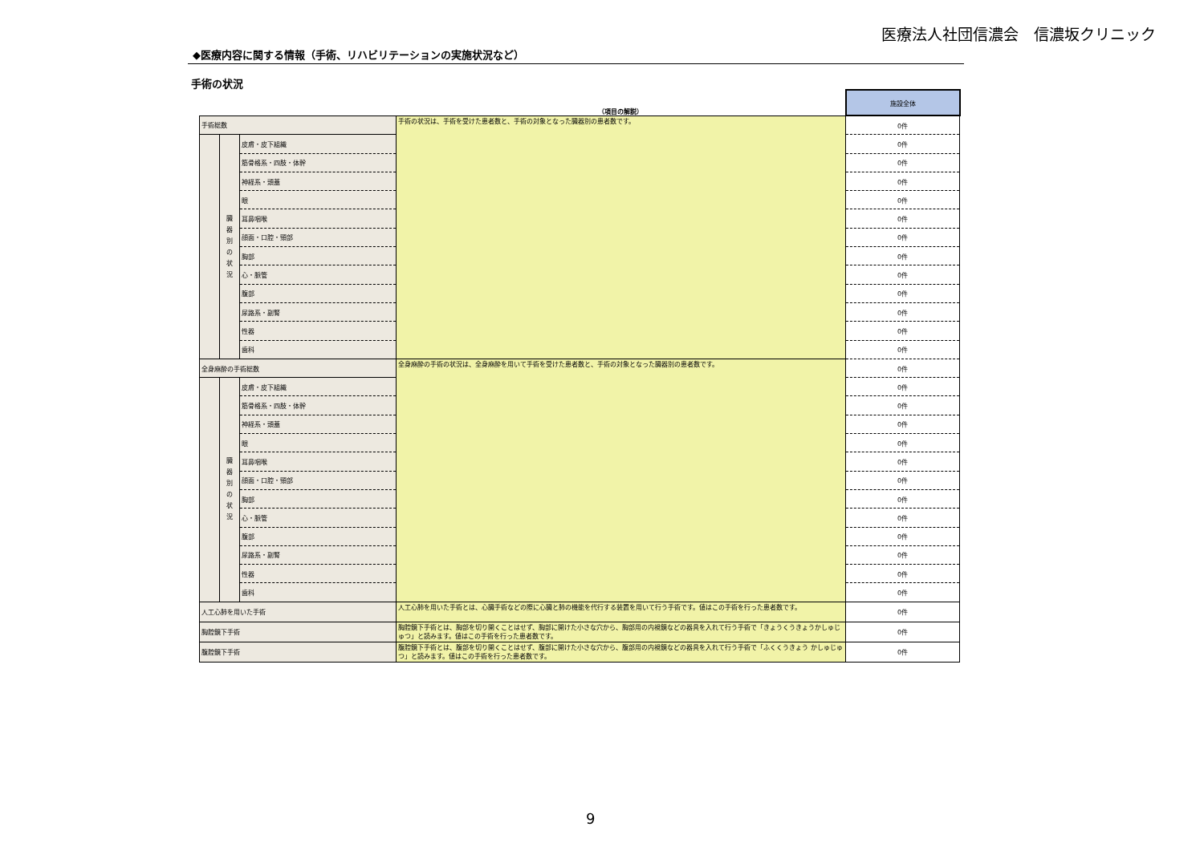医療法人社団信濃会　信濃坂クリニック
◆医療内容に関する情報（手術、リハビリテーションの実施状況など）
手術の状況
| | | | （項目の解説） | 施設全体 |
| 手術総数 | | | 手術の状況は、手術を受けた患者数と、手術の対象となった臓器別の患者数です。 | 0件 |
| | 臓 器 別 の 状 況 | 皮膚・皮下組織 | | 0件 |
| | | 筋骨格系・四肢・体幹 | | 0件 |
| | | 神経系・頭蓋 | | 0件 |
| | | 眼 | | 0件 |
| | | 耳鼻咽喉 | | 0件 |
| | | 顔面・口腔・頸部 | | 0件 |
| | | 胸部 | | 0件 |
| | | 心・脈管 | | 0件 |
| | | 腹部 | | 0件 |
| | | 尿路系・副腎 | | 0件 |
| | | 性器 | | 0件 |
| | | 歯科 | | 0件 |
| 全身麻酔の手術総数 | | | 全身麻酔の手術の状況は、全身麻酔を用いて手術を受けた患者数と、手術の対象となった臓器別の患者数です。 | 0件 |
| | 臓 器 別 の 状 況 | 皮膚・皮下組織 | | 0件 |
| | | 筋骨格系・四肢・体幹 | | 0件 |
| | | 神経系・頭蓋 | | 0件 |
| | | 眼 | | 0件 |
| | | 耳鼻咽喉 | | 0件 |
| | | 顔面・口腔・頸部 | | 0件 |
| | | 胸部 | | 0件 |
| | | 心・脈管 | | 0件 |
| | | 腹部 | | 0件 |
| | | 尿路系・副腎 | | 0件 |
| | | 性器 | | 0件 |
| | | 歯科 | | 0件 |
| 人工心肺を用いた手術 | | | 人工心肺を用いた手術とは、心臓手術などの際に心臓と肺の機能を代行する装置を用いて行う手術です。値はこの手術を行った患者数です。 | 0件 |
| 胸腔鏡下手術 | | | 胸腔鏡下手術とは、胸部を切り開くことはせず、胸部に開けた小さな穴から、胸部用の内視鏡などの器具を入れて行う手術で「きょうくうきょうかしゅじゅつ」と読みます。値はこの手術を行った患者数です。 | 0件 |
| 腹腔鏡下手術 | | | 腹腔鏡下手術とは、腹部を切り開くことはせず、腹部に開けた小さな穴から、腹部用の内視鏡などの器具を入れて行う手術で「ふくくうきょう かしゅじゅつ」と読みます。値はこの手術を行った患者数です。 | 0件 |
9